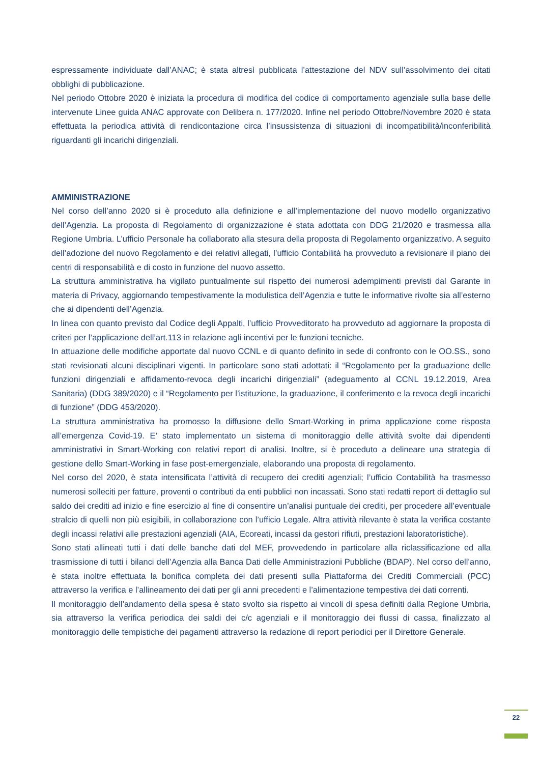espressamente individuate dall’ANAC; è stata altresì pubblicata l’attestazione del NDV sull’assolvimento dei citati obblighi di pubblicazione.
Nel periodo Ottobre 2020 è iniziata la procedura di modifica del codice di comportamento agenziale sulla base delle intervenute Linee guida ANAC approvate con Delibera n. 177/2020. Infine nel periodo Ottobre/Novembre 2020 è stata effettuata la periodica attività di rendicontazione circa l’insussistenza di situazioni di incompatibilità/inconferibilità riguardanti gli incarichi dirigenziali.
AMMINISTRAZIONE
Nel corso dell’anno 2020 si è proceduto alla definizione e all’implementazione del nuovo modello organizzativo dell’Agenzia. La proposta di Regolamento di organizzazione è stata adottata con DDG 21/2020 e trasmessa alla Regione Umbria. L’ufficio Personale ha collaborato alla stesura della proposta di Regolamento organizzativo. A seguito dell’adozione del nuovo Regolamento e dei relativi allegati, l’ufficio Contabilità ha provveduto a revisionare il piano dei centri di responsabilità e di costo in funzione del nuovo assetto.
La struttura amministrativa ha vigilato puntualmente sul rispetto dei numerosi adempimenti previsti dal Garante in materia di Privacy, aggiornando tempestivamente la modulistica dell’Agenzia e tutte le informative rivolte sia all’esterno che ai dipendenti dell’Agenzia.
In linea con quanto previsto dal Codice degli Appalti, l’ufficio Provveditorato ha provveduto ad aggiornare la proposta di criteri per l’applicazione dell’art.113 in relazione agli incentivi per le funzioni tecniche.
In attuazione delle modifiche apportate dal nuovo CCNL e di quanto definito in sede di confronto con le OO.SS., sono stati revisionati alcuni disciplinari vigenti. In particolare sono stati adottati: il “Regolamento per la graduazione delle funzioni dirigenziali e affidamento-revoca degli incarichi dirigenziali” (adeguamento al CCNL 19.12.2019, Area Sanitaria) (DDG 389/2020) e il “Regolamento per l’istituzione, la graduazione, il conferimento e la revoca degli incarichi di funzione” (DDG 453/2020).
La struttura amministrativa ha promosso la diffusione dello Smart-Working in prima applicazione come risposta all’emergenza Covid-19. E’ stato implementato un sistema di monitoraggio delle attività svolte dai dipendenti amministrativi in Smart-Working con relativi report di analisi. Inoltre, si è proceduto a delineare una strategia di gestione dello Smart-Working in fase post-emergenziale, elaborando una proposta di regolamento.
Nel corso del 2020, è stata intensificata l’attività di recupero dei crediti agenziali; l’ufficio Contabilità ha trasmesso numerosi solleciti per fatture, proventi o contributi da enti pubblici non incassati. Sono stati redatti report di dettaglio sul saldo dei crediti ad inizio e fine esercizio al fine di consentire un’analisi puntuale dei crediti, per procedere all’eventuale stralcio di quelli non più esigibili, in collaborazione con l’ufficio Legale. Altra attività rilevante è stata la verifica costante degli incassi relativi alle prestazioni agenziali (AIA, Ecoreati, incassi da gestori rifiuti, prestazioni laboratoristiche).
Sono stati allineati tutti i dati delle banche dati del MEF, provvedendo in particolare alla riclassificazione ed alla trasmissione di tutti i bilanci dell’Agenzia alla Banca Dati delle Amministrazioni Pubbliche (BDAP). Nel corso dell’anno, è stata inoltre effettuata la bonifica completa dei dati presenti sulla Piattaforma dei Crediti Commerciali (PCC) attraverso la verifica e l’allineamento dei dati per gli anni precedenti e l’alimentazione tempestiva dei dati correnti.
Il monitoraggio dell’andamento della spesa è stato svolto sia rispetto ai vincoli di spesa definiti dalla Regione Umbria, sia attraverso la verifica periodica dei saldi dei c/c agenziali e il monitoraggio dei flussi di cassa, finalizzato al monitoraggio delle tempistiche dei pagamenti attraverso la redazione di report periodici per il Direttore Generale.
22